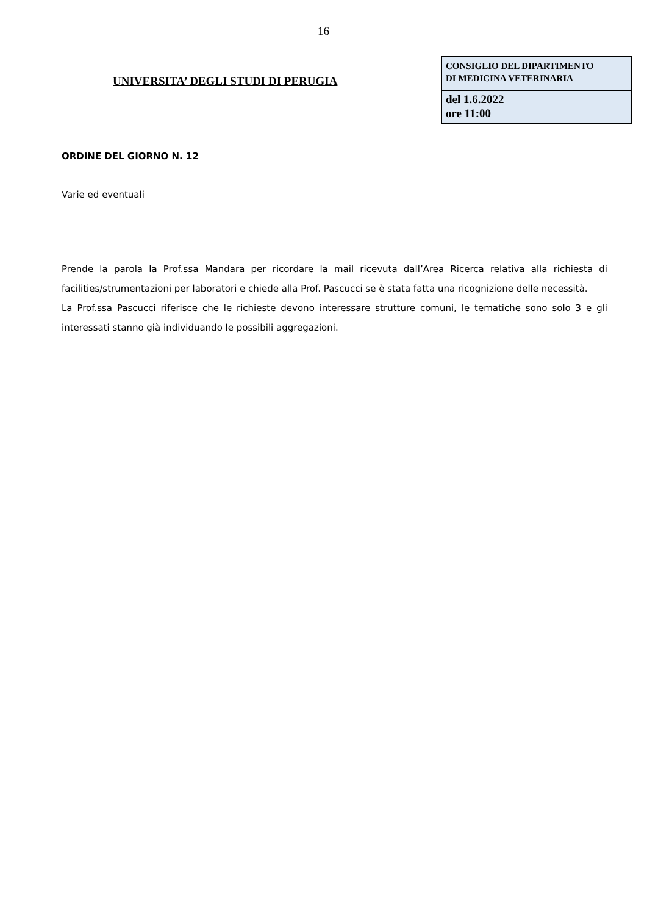16
UNIVERSITA’ DEGLI STUDI DI PERUGIA
CONSIGLIO DEL DIPARTIMENTO
DI MEDICINA VETERINARIA
del 1.6.2022
ore 11:00
ORDINE DEL GIORNO N. 12
Varie ed eventuali
Prende la parola la Prof.ssa Mandara per ricordare la mail ricevuta dall’Area Ricerca relativa alla richiesta di facilities/strumentazioni per laboratori e chiede alla Prof. Pascucci se è stata fatta una ricognizione delle necessità.
La Prof.ssa Pascucci riferisce che le richieste devono interessare strutture comuni, le tematiche sono solo 3 e gli interessati stanno già individuando le possibili aggregazioni.